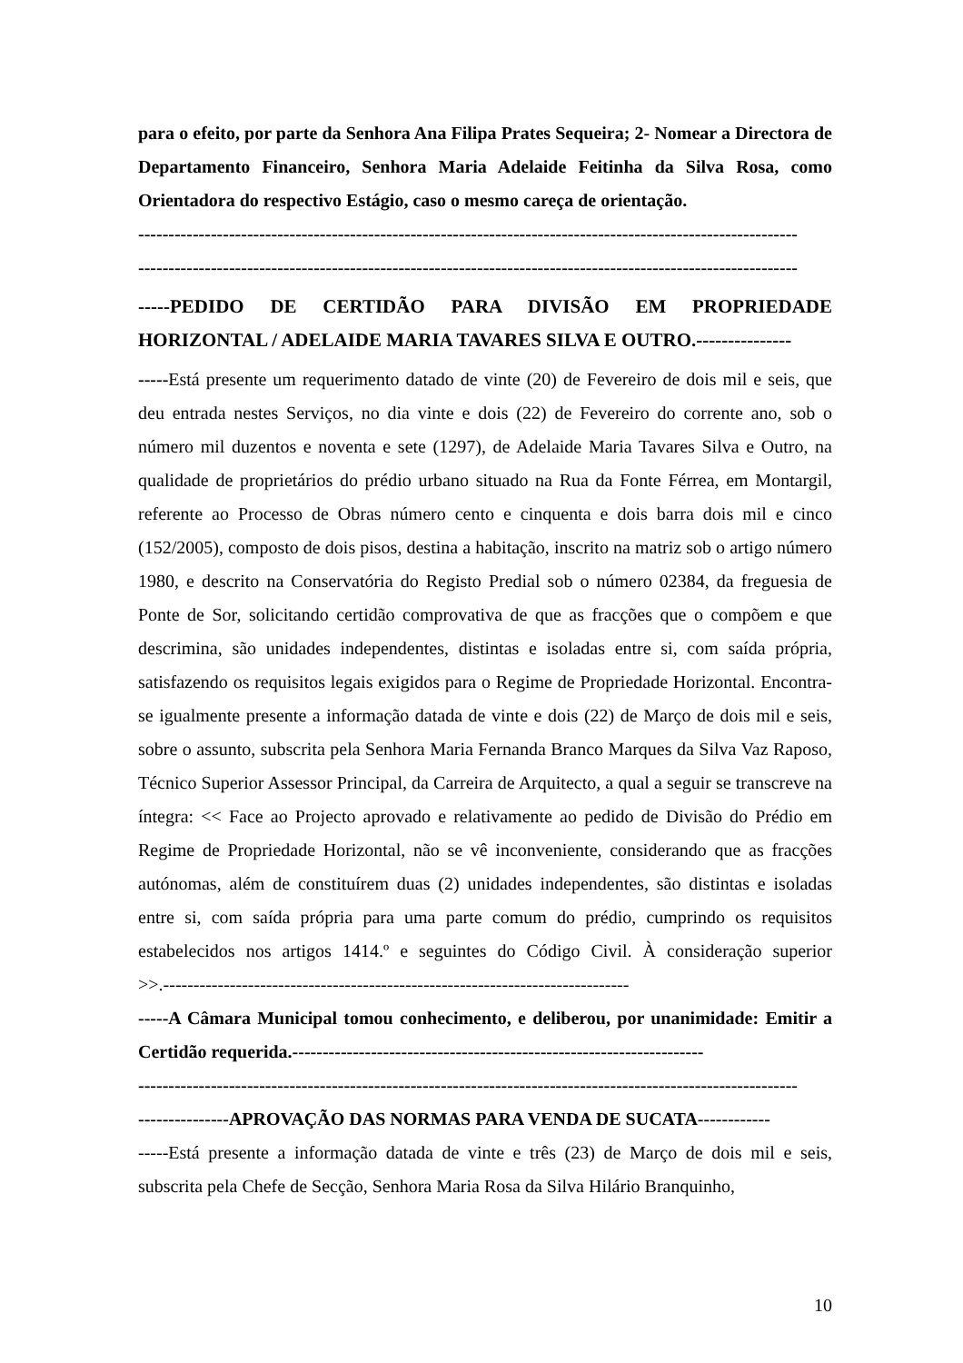para o efeito, por parte da Senhora Ana Filipa Prates Sequeira; 2- Nomear a Directora de Departamento Financeiro, Senhora Maria Adelaide Feitinha da Silva Rosa, como Orientadora do respectivo Estágio, caso o mesmo careça de orientação.
-------------------------------------------------------------------------------------------------------------
-------------------------------------------------------------------------------------------------------------
-----PEDIDO DE CERTIDÃO PARA DIVISÃO EM PROPRIEDADE HORIZONTAL / ADELAIDE MARIA TAVARES SILVA E OUTRO.---------------
-----Está presente um requerimento datado de vinte (20) de Fevereiro de dois mil e seis, que deu entrada nestes Serviços, no dia vinte e dois (22) de Fevereiro do corrente ano, sob o número mil duzentos e noventa e sete (1297), de Adelaide Maria Tavares Silva e Outro, na qualidade de proprietários do prédio urbano situado na Rua da Fonte Férrea, em Montargil, referente ao Processo de Obras número cento e cinquenta e dois barra dois mil e cinco (152/2005), composto de dois pisos, destina a habitação, inscrito na matriz sob o artigo número 1980, e descrito na Conservatória do Registo Predial sob o número 02384, da freguesia de Ponte de Sor, solicitando certidão comprovativa de que as fracções que o compõem e que descrimina, são unidades independentes, distintas e isoladas entre si, com saída própria, satisfazendo os requisitos legais exigidos para o Regime de Propriedade Horizontal. Encontra-se igualmente presente a informação datada de vinte e dois (22) de Março de dois mil e seis, sobre o assunto, subscrita pela Senhora Maria Fernanda Branco Marques da Silva Vaz Raposo, Técnico Superior Assessor Principal, da Carreira de Arquitecto, a qual a seguir se transcreve na íntegra: << Face ao Projecto aprovado e relativamente ao pedido de Divisão do Prédio em Regime de Propriedade Horizontal, não se vê inconveniente, considerando que as fracções autónomas, além de constituírem duas (2) unidades independentes, são distintas e isoladas entre si, com saída própria para uma parte comum do prédio, cumprindo os requisitos estabelecidos nos artigos 1414.º e seguintes do Código Civil. À consideração superior >>.-----------------------------------------------------------------------------
-----A Câmara Municipal tomou conhecimento, e deliberou, por unanimidade: Emitir a Certidão requerida.--------------------------------------------------------------------
-------------------------------------------------------------------------------------------------------------
---------------APROVAÇÃO DAS NORMAS PARA VENDA DE SUCATA------------
-----Está presente a informação datada de vinte e três (23) de Março de dois mil e seis, subscrita pela Chefe de Secção, Senhora Maria Rosa da Silva Hilário Branquinho,
10